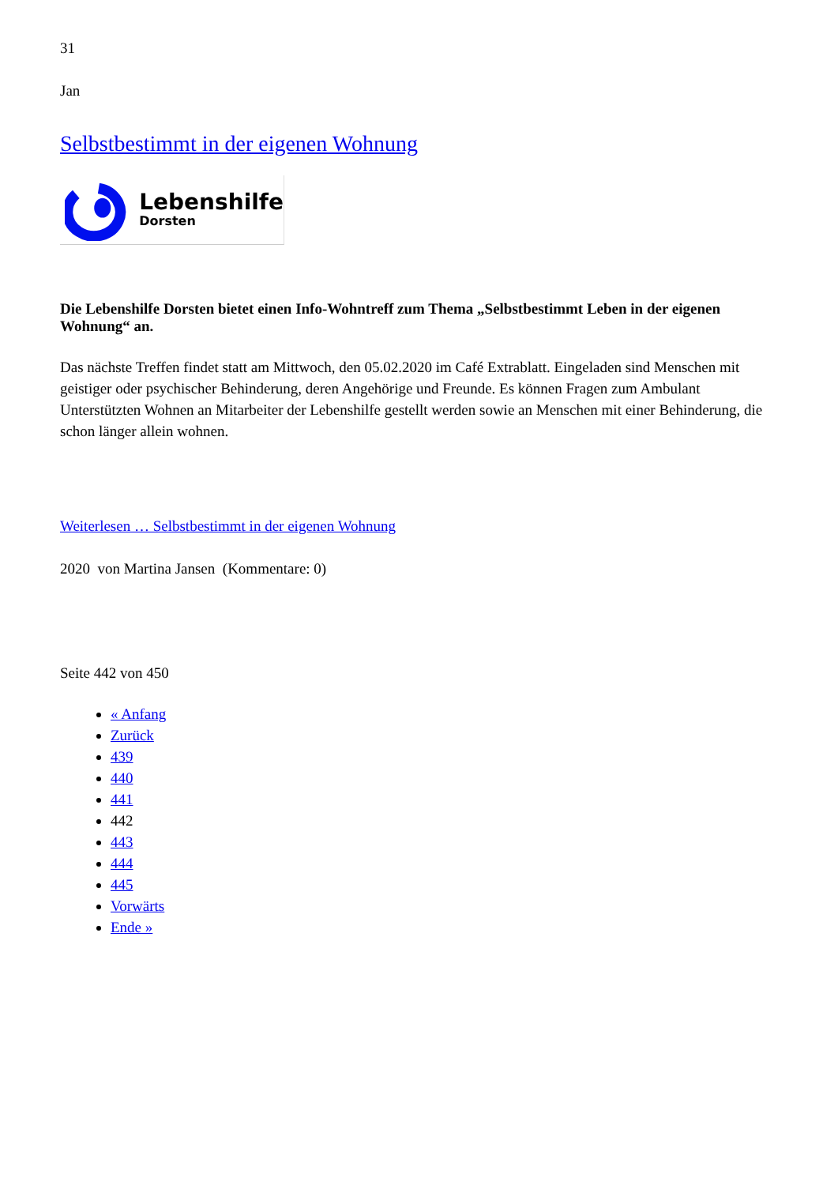31
Jan
Selbstbestimmt in der eigenen Wohnung
Lebenshilfe
Dorsten
Die Lebenshilfe Dorsten bietet einen Info-Wohntreff zum Thema „Selbstbestimmt Leben in der eigenen Wohnung“ an.
Das nächste Treffen findet statt am Mittwoch, den 05.02.2020 im Café Extrablatt. Eingeladen sind Menschen mit geistiger oder psychischer Behinderung, deren Angehörige und Freunde. Es können Fragen zum Ambulant Unterstützten Wohnen an Mitarbeiter der Lebenshilfe gestellt werden sowie an Menschen mit einer Behinderung, die schon länger allein wohnen.
Weiterlesen … Selbstbestimmt in der eigenen Wohnung
2020 von Martina Jansen (Kommentare: 0)
Seite 442 von 450
« Anfang
Zurück
439
440
441
442
443
444
445
Vorwärts
Ende »